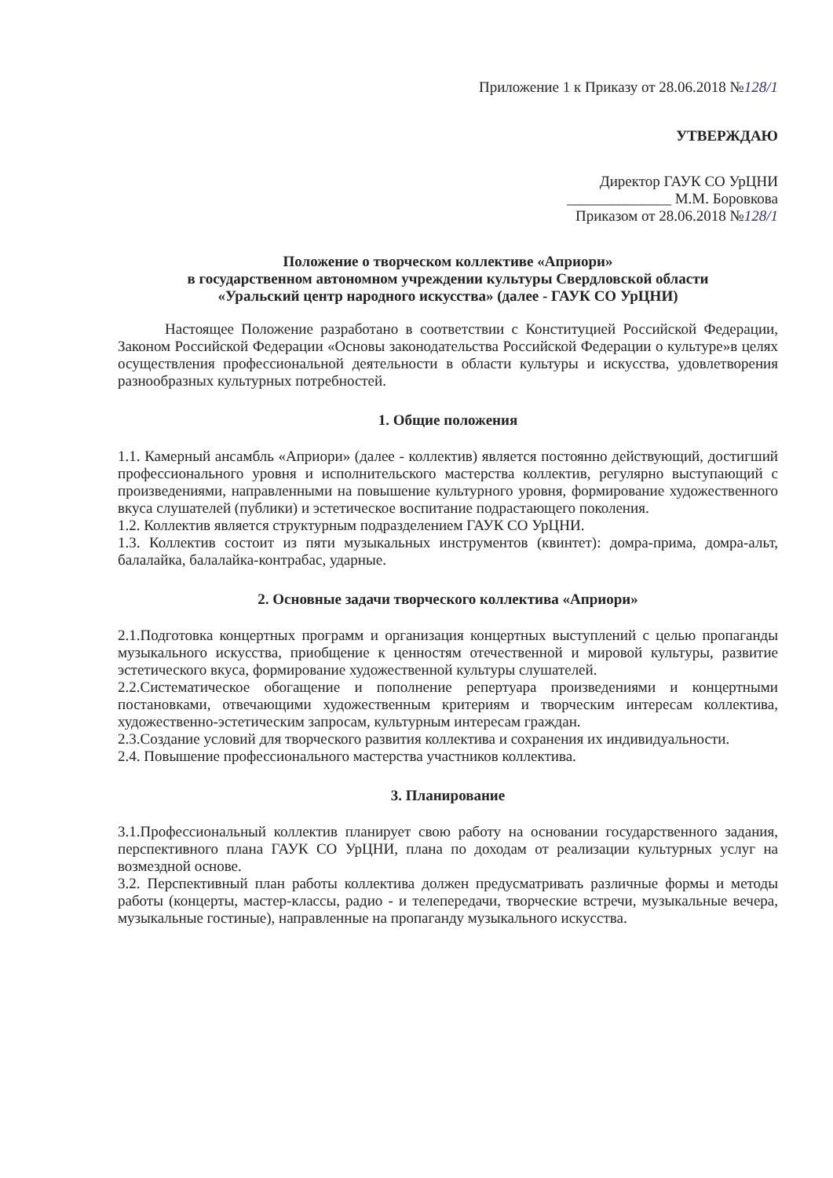Приложение 1 к Приказу от 28.06.2018 №128/1
УТВЕРЖДАЮ
Директор ГАУК СО УрЦНИ
______________ М.М. Боровкова
Приказом от 28.06.2018 №128/1
Положение о творческом коллективе «Априори»
в государственном автономном учреждении культуры Свердловской области
«Уральский центр народного искусства» (далее - ГАУК СО УрЦНИ)
Настоящее Положение разработано в соответствии с Конституцией Российской Федерации, Законом Российской Федерации «Основы законодательства Российской Федерации о культуре»в целях осуществления профессиональной деятельности в области культуры и искусства, удовлетворения разнообразных культурных потребностей.
1. Общие положения
1.1. Камерный ансамбль «Априори» (далее - коллектив) является постоянно действующий, достигший профессионального уровня и исполнительского мастерства коллектив, регулярно выступающий с произведениями, направленными на повышение культурного уровня, формирование художественного вкуса слушателей (публики) и эстетическое воспитание подрастающего поколения.
1.2. Коллектив является структурным подразделением ГАУК СО УрЦНИ.
1.3. Коллектив состоит из пяти музыкальных инструментов (квинтет): домра-прима, домра-альт, балалайка, балалайка-контрабас, ударные.
2. Основные задачи творческого коллектива «Априори»
2.1.Подготовка концертных программ и организация концертных выступлений с целью пропаганды музыкального искусства, приобщение к ценностям отечественной и мировой культуры, развитие эстетического вкуса, формирование художественной культуры слушателей.
2.2.Систематическое обогащение и пополнение репертуара произведениями и концертными постановками, отвечающими художественным критериям и творческим интересам коллектива, художественно-эстетическим запросам, культурным интересам граждан.
2.3.Создание условий для творческого развития коллектива и сохранения их индивидуальности.
2.4. Повышение профессионального мастерства участников коллектива.
3. Планирование
3.1.Профессиональный коллектив планирует свою работу на основании государственного задания, перспективного плана ГАУК СО УрЦНИ, плана по доходам от реализации культурных услуг на возмездной основе.
3.2. Перспективный план работы коллектива должен предусматривать различные формы и методы работы (концерты, мастер-классы, радио - и телепередачи, творческие встречи, музыкальные вечера, музыкальные гостиные), направленные на пропаганду музыкального искусства.